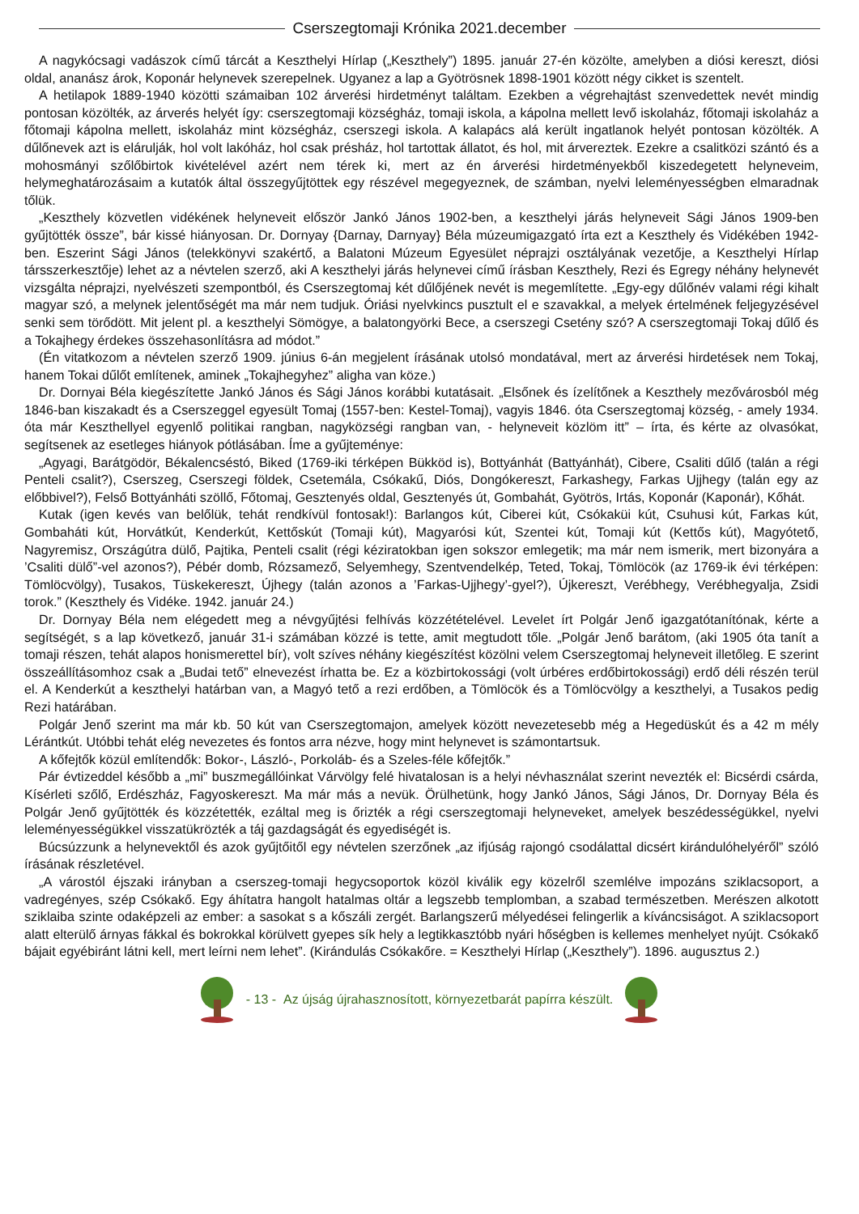Cserszegtomaji Krónika 2021.december
A nagykócsagi vadászok című tárcát a Keszthelyi Hírlap („Keszthely”) 1895. január 27-én közölte, amelyben a diósi kereszt, diósi oldal, ananász árok, Koponár helynevek szerepelnek. Ugyanez a lap a Gyötrösnek 1898-1901 között négy cikket is szentelt.
A hetilapok 1889-1940 közötti számaiban 102 árverési hirdetményt találtam. Ezekben a végrehajtást szenvedettek nevét mindig pontosan közölték, az árverés helyét így: cserszegtomaji községház, tomaji iskola, a kápolna mellett levő iskolaház, főtomaji iskolaház a főtomaji kápolna mellett, iskolaház mint községház, cserszegi iskola. A kalapács alá került ingatlanok helyét pontosan közölték. A dűlőnevek azt is elárulják, hol volt lakóház, hol csak présház, hol tartottak állatot, és hol, mit árvereztek. Ezekre a csalitközi szántó és a mohosmányi szőlőbirtok kivételével azért nem térek ki, mert az én árverési hirdetményekből kiszedegetett helyneveim, helymeghatározásaim a kutatók által összegyűjtöttek egy részével megegyeznek, de számban, nyelvi leleményességben elmaradnak tőlük.
„Keszthely közvetlen vidékének helyneveit először Jankó János 1902-ben, a keszthelyi járás helyneveit Sági János 1909-ben gyűjtötték össze”, bár kissé hiányosan. Dr. Dornyay {Darnay, Darnyay} Béla múzeumigazgató írta ezt a Keszthely és Vidékében 1942-ben. Eszerint Sági János (telekkönyvi szakértő, a Balatoni Múzeum Egyesület néprajzi osztályának vezetője, a Keszthelyi Hírlap társszerkesztője) lehet az a névtelen szerző, aki A keszthelyi járás helynevei című írásban Keszthely, Rezi és Egregy néhány helynevét vizsgálta néprajzi, nyelvészeti szempontból, és Cserszegtomaj két dűlőjének nevét is megemlítette. „Egy-egy dűlőnév valami régi kihalt magyar szó, a melynek jelentőségét ma már nem tudjuk. Óriási nyelvkincs pusztult el e szavakkal, a melyek értelmének feljegyzésével senki sem törődött. Mit jelent pl. a keszthelyi Sömögye, a balatongyörki Bece, a cserszegi Csetény szó? A cserszegtomaji Tokaj dűlő és a Tokajhegy érdekes összehasonlításra ad módot.”
(Én vitatkozom a névtelen szerző 1909. június 6-án megjelent írásának utolsó mondatával, mert az árverési hirdetések nem Tokaj, hanem Tokai dűlőt említenek, aminek „Tokajhegyhez” aligha van köze.)
Dr. Dornyai Béla kiegészítette Jankó János és Sági János korábbi kutatásait. „Elsőnek és ízelítőnek a Keszthely mezővárosból még 1846-ban kiszakadt és a Cserszeggel egyesült Tomaj (1557-ben: Kestel-Tomaj), vagyis 1846. óta Cserszegtomaj község, - amely 1934. óta már Keszthellyel egyenlő politikai rangban, nagyközségi rangban van, - helyneveit közlöm itt” – írta, és kérte az olvasókat, segítsenek az esetleges hiányok pótlásában. Íme a gyűjteménye:
„Agyagi, Barátgödör, Békalencséstó, Biked (1769-iki térképen Bükköd is), Bottyánhát (Battyánhát), Cibere, Csaliti dűlő (talán a régi Penteli csalit?), Cserszeg, Cserszegi földek, Csetemála, Csókakű, Diós, Dongókereszt, Farkashegy, Farkas Ujjhegy (talán egy az előbbivel?), Felső Bottyánháti szöllő, Főtomaj, Gesztenyés oldal, Gesztenyés út, Gombahát, Gyötrös, Irtás, Koponár (Kaponár), Kőhát.
Kutak (igen kevés van belőlük, tehát rendkívül fontosak!): Barlangos kút, Ciberei kút, Csókaküi kút, Csuhusi kút, Farkas kút, Gombaháti kút, Horvátkút, Kenderkút, Kettőskút (Tomaji kút), Magyarósi kút, Szentei kút, Tomaji kút (Kettős kút), Magyótető, Nagyremisz, Országútra dülő, Pajtika, Penteli csalit (régi kéziratokban igen sokszor emlegetik; ma már nem ismerik, mert bizonyára a ’Csaliti dülő”-vel azonos?), Pébér domb, Rózsamező, Selyemhegy, Szentvendelkép, Teted, Tokaj, Tömlöcök (az 1769-ik évi térképen: Tömlöcvölgy), Tusakos, Tüskekereszt, Újhegy (talán azonos a ’Farkas-Ujjhegy’-gyel?), Újkereszt, Verébhegy, Verébhegyalja, Zsidi torok.” (Keszthely és Vidéke. 1942. január 24.)
Dr. Dornyay Béla nem elégedett meg a névgyűjtési felhívás közzétételével. Levelet írt Polgár Jenő igazgatótanítónak, kérte a segítségét, s a lap következő, január 31-i számában közzé is tette, amit megtudott tőle. „Polgár Jenő barátom, (aki 1905 óta tanít a tomaji részen, tehát alapos honismerettel bír), volt szíves néhány kiegészítést közölni velem Cserszegtomaj helyneveit illetőleg. E szerint összeállításomhoz csak a „Budai tető” elnevezést írhatta be. Ez a közbirtokossági (volt úrbéres erdőbirtokossági) erdő déli részén terül el. A Kenderkút a keszthelyi határban van, a Magyó tető a rezi erdőben, a Tömlöcök és a Tömlöcvölgy a keszthelyi, a Tusakos pedig Rezi határában.
Polgár Jenő szerint ma már kb. 50 kút van Cserszegtomajon, amelyek között nevezetesebb még a Hegedüskút és a 42 m mély Lérántkút. Utóbbi tehát elég nevezetes és fontos arra nézve, hogy mint helynevet is számontartsuk.
A kőfejtők közül említendők: Bokor-, László-, Porkoláb- és a Szeles-féle kőfejtők.”
Pár évtizeddel később a „mi” buszmegállóinkat Várvölgy felé hivatalosan is a helyi névhasználat szerint nevezték el: Bicsérdi csárda, Kísérleti szőlő, Erdészház, Fagyoskereszt. Ma már más a nevük. Örülhetünk, hogy Jankó János, Sági János, Dr. Dornyay Béla és Polgár Jenő gyűjtötték és közzétették, ezáltal meg is őrizték a régi cserszegtomaji helyneveket, amelyek beszédességükkel, nyelvi leleményességükkel visszatükrözték a táj gazdagságát és egyediségét is.
Búcsúzzunk a helynevektől és azok gyűjtőitől egy névtelen szerzőnek „az ifjúság rajongó csodálattal dicsért kirándulóhelyéről” szóló írásának részletével.
„A várostól éjszaki irányban a cserszeg-tomaji hegycsoportok közöl kiválik egy közelről szemlélve impozáns sziklacsoport, a vadregényes, szép Csókakő. Egy áhítatra hangolt hatalmas oltár a legszebb templomban, a szabad természetben. Merészen alkotott sziklaiba szinte odaképzeli az ember: a sasokat s a kőszáli zergét. Barlangszerű mélyedései felingerlik a kíváncsiságot. A sziklacsoport alatt elterülő árnyas fákkal és bokrokkal körülvett gyepes sík hely a legtikkasztóbb nyári hőségben is kellemes menhelyet nyújt. Csókakő bájait egyébiránt látni kell, mert leírni nem lehet”. (Kirándulás Csókakőre. = Keszthelyi Hírlap („Keszthely”). 1896. augusztus 2.)
- 13 - Az újság újrahasznosított, környezetbarát papírra készült.